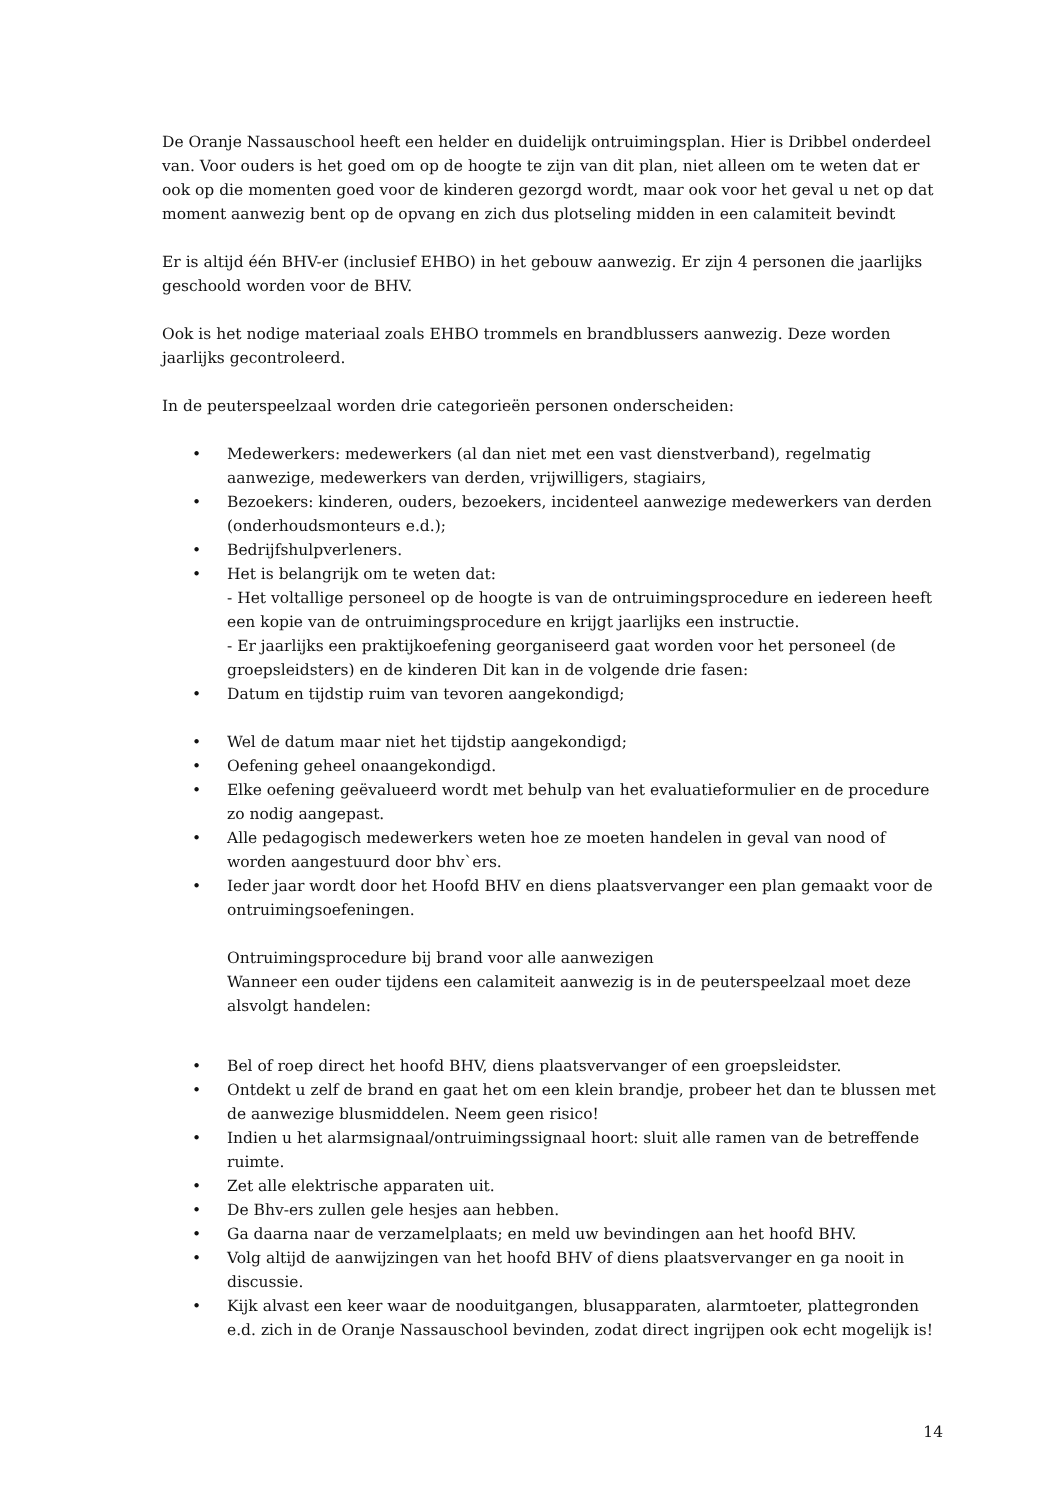De Oranje Nassauschool heeft een helder en duidelijk ontruimingsplan. Hier is Dribbel onderdeel van. Voor ouders is het goed om op de hoogte te zijn van dit plan, niet alleen om te weten dat er ook op die momenten goed voor de kinderen gezorgd wordt, maar ook voor het geval u net op dat moment aanwezig bent op de opvang en zich dus plotseling midden in een calamiteit bevindt
Er is altijd één BHV-er (inclusief EHBO) in het gebouw aanwezig. Er zijn 4 personen die jaarlijks geschoold worden voor de BHV.
Ook is het nodige materiaal zoals EHBO trommels en brandblussers aanwezig. Deze worden jaarlijks gecontroleerd.
In de peuterspeelzaal worden drie categorieën personen onderscheiden:
• Medewerkers: medewerkers (al dan niet met een vast dienstverband), regelmatig aanwezige, medewerkers van derden, vrijwilligers, stagiairs,
• Bezoekers: kinderen, ouders, bezoekers, incidenteel aanwezige medewerkers van derden (onderhoudsmonteurs e.d.);
• Bedrijfshulpverleners.
• Het is belangrijk om te weten dat:
- Het voltallige personeel op de hoogte is van de ontruimingsprocedure en iedereen heeft een kopie van de ontruimingsprocedure en krijgt jaarlijks een instructie.
- Er jaarlijks een praktijkoefening georganiseerd gaat worden voor het personeel (de groepsleidsters) en de kinderen Dit kan in de volgende drie fasen:
• Datum en tijdstip ruim van tevoren aangekondigd;
• Wel de datum maar niet het tijdstip aangekondigd;
• Oefening geheel onaangekondigd.
• Elke oefening geëvalueerd wordt met behulp van het evaluatieformulier en de procedure zo nodig aangepast.
• Alle pedagogisch medewerkers weten hoe ze moeten handelen in geval van nood of worden aangestuurd door bhv`ers.
• Ieder jaar wordt door het Hoofd BHV en diens plaatsvervanger een plan gemaakt voor de ontruimingsoefeningen.
Ontruimingsprocedure bij brand voor alle aanwezigen
Wanneer een ouder tijdens een calamiteit aanwezig is in de peuterspeelzaal moet deze alsvolgt handelen:
• Bel of roep direct het hoofd BHV, diens plaatsvervanger of een groepsleidster.
• Ontdekt u zelf de brand en gaat het om een klein brandje, probeer het dan te blussen met de aanwezige blusmiddelen. Neem geen risico!
• Indien u het alarmsignaal/ontruimingssignaal hoort: sluit alle ramen van de betreffende ruimte.
• Zet alle elektrische apparaten uit.
• De Bhv-ers zullen gele hesjes aan hebben.
• Ga daarna naar de verzamelplaats; en meld uw bevindingen aan het hoofd BHV.
• Volg altijd de aanwijzingen van het hoofd BHV of diens plaatsvervanger en ga nooit in discussie.
• Kijk alvast een keer waar de nooduitgangen, blusapparaten, alarmtoeter, plattegronden e.d. zich in de Oranje Nassauschool bevinden, zodat direct ingrijpen ook echt mogelijk is!
14